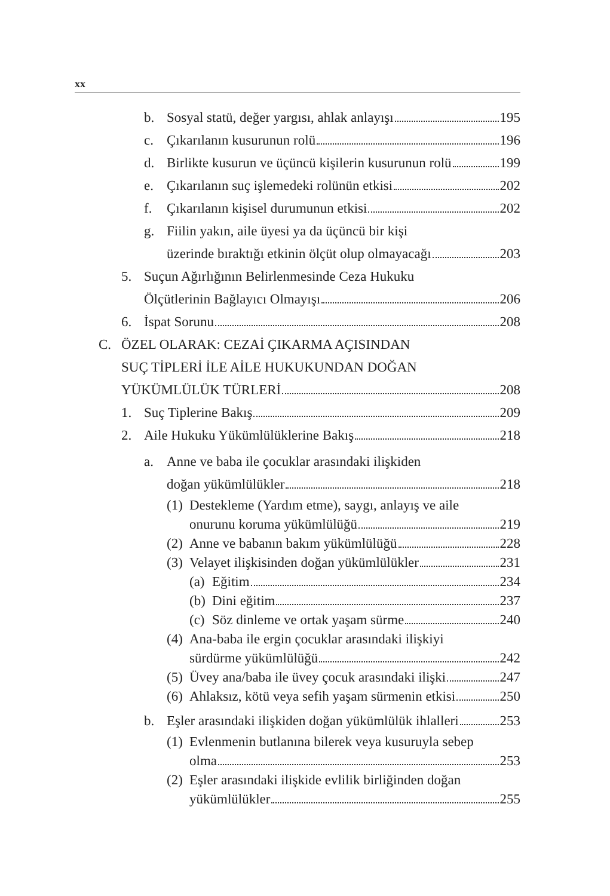xx
b. Sosyal statü, değer yargısı, ahlak anlayışı 195
c. Çıkarılanın kusurunun rolü 196
d. Birlikte kusurun ve üçüncü kişilerin kusurunun rolü 199
e. Çıkarılanın suç işlemedeki rolünün etkisi 202
f. Çıkarılanın kişisel durumunun etkisi 202
g. Fiilin yakın, aile üyesi ya da üçüncü bir kişi
üzerinde bıraktığı etkinin ölçüt olup olmayacağı 203
5. Suçun Ağırlığının Belirlenmesinde Ceza Hukuku
Ölçütlerinin Bağlayıcı Olmayışı 206
6. İspat Sorunu 208
C. ÖZEL OLARAK: CEZAİ ÇIKARMA AÇISINDAN
SUÇ TİPLERİ İLE AİLE HUKUKUNDAN DOĞAN
YÜKÜMLÜLÜK TÜRLERİ 208
1. Suç Tiplerine Bakış 209
2. Aile Hukuku Yükümlülüklerine Bakış 218
a. Anne ve baba ile çocuklar arasındaki ilişkiden
doğan yükümlülükler 218
(1) Destekleme (Yardım etme), saygı, anlayış ve aile
onurunu koruma yükümlülüğü 219
(2) Anne ve babanın bakım yükümlülüğü 228
(3) Velayet ilişkisinden doğan yükümlülükler 231
(a) Eğitim 234
(b) Dini eğitim 237
(c) Söz dinleme ve ortak yaşam sürme 240
(4) Ana-baba ile ergin çocuklar arasındaki ilişkiyi
sürdürme yükümlülüğü 242
(5) Üvey ana/baba ile üvey çocuk arasındaki ilişki 247
(6) Ahlaksız, kötü veya sefih yaşam sürmenin etkisi 250
b. Eşler arasındaki ilişkiden doğan yükümlülük ihlalleri 253
(1) Evlenmenin butlanına bilerek veya kusuruyla sebep
olma 253
(2) Eşler arasındaki ilişkide evlilik birliğinden doğan
yükümlülükler 255